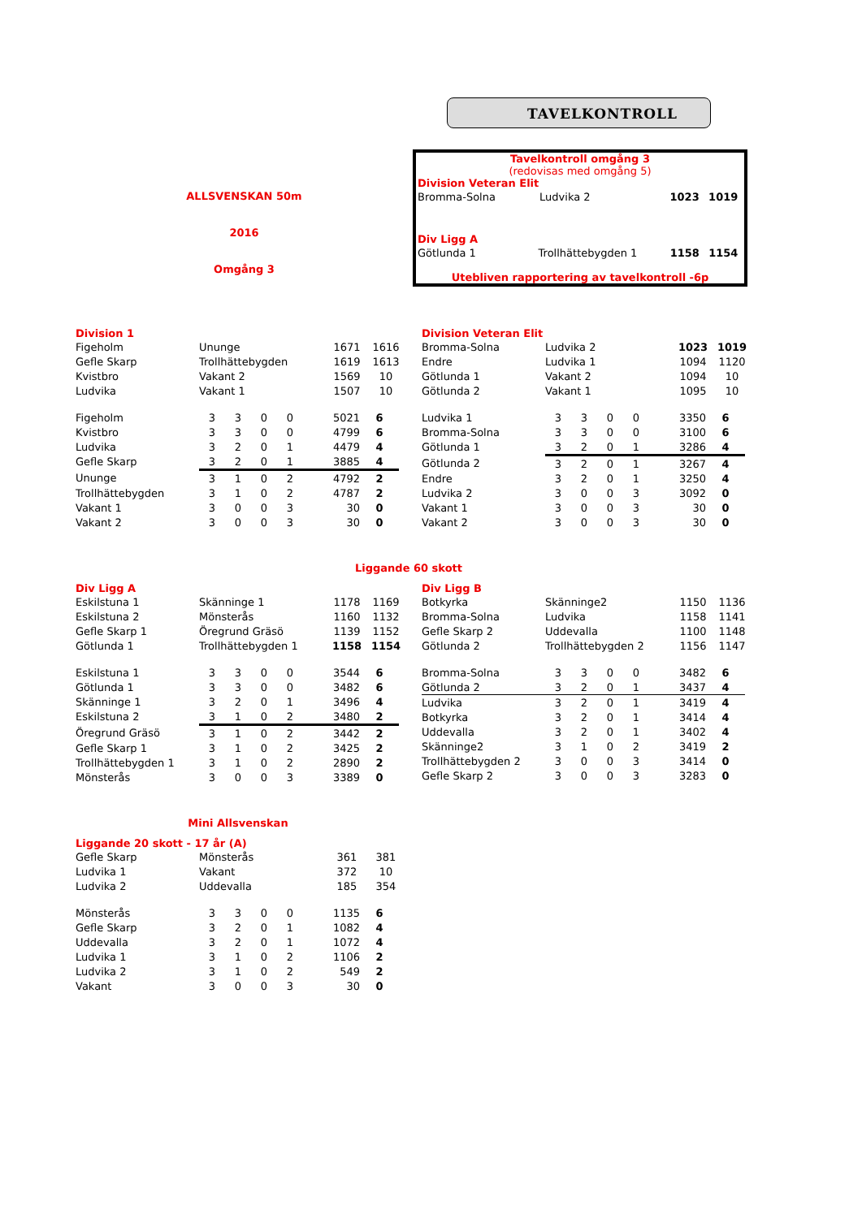TAVELKONTROLL
ALLSVENSKAN 50m
2016
Omgång 3
Tavelkontroll omgång 3
(redovisas med omgång 5)
Division Veteran Elit
| Bromma-Solna | Ludvika 2 | 1023 | 1019 |
Div Ligg A
| Götlunda 1 | Trollhättebygden 1 | 1158 | 1154 |
Utebliven rapportering av tavelkontroll -6p
Division 1
| Figeholm | Ununge | 1671 | 1616 |
| Gefle Skarp | Trollhättebygden | 1619 | 1613 |
| Kvistbro | Vakant 2 | 1569 | 10 |
| Ludvika | Vakant 1 | 1507 | 10 |
| Figeholm | 3 | 3 | 0 | 0 | 5021 | 6 |
| Kvistbro | 3 | 3 | 0 | 0 | 4799 | 6 |
| Ludvika | 3 | 2 | 0 | 1 | 4479 | 4 |
| Gefle Skarp | 3 | 2 | 0 | 1 | 3885 | 4 |
| Ununge | 3 | 1 | 0 | 2 | 4792 | 2 |
| Trollhättebygden | 3 | 1 | 0 | 2 | 4787 | 2 |
| Vakant 1 | 3 | 0 | 0 | 3 | 30 | 0 |
| Vakant 2 | 3 | 0 | 0 | 3 | 30 | 0 |
Division Veteran Elit
| Bromma-Solna | Ludvika 2 | 1023 | 1019 |
| Endre | Ludvika 1 | 1094 | 1120 |
| Götlunda 1 | Vakant 2 | 1094 | 10 |
| Götlunda 2 | Vakant 1 | 1095 | 10 |
| Ludvika 1 | 3 | 3 | 0 | 0 | 3350 | 6 |
| Bromma-Solna | 3 | 3 | 0 | 0 | 3100 | 6 |
| Götlunda 1 | 3 | 2 | 0 | 1 | 3286 | 4 |
| Götlunda 2 | 3 | 2 | 0 | 1 | 3267 | 4 |
| Endre | 3 | 2 | 0 | 1 | 3250 | 4 |
| Ludvika 2 | 3 | 0 | 0 | 3 | 3092 | 0 |
| Vakant 1 | 3 | 0 | 0 | 3 | 30 | 0 |
| Vakant 2 | 3 | 0 | 0 | 3 | 30 | 0 |
Liggande 60 skott
Div Ligg A
| Eskilstuna 1 | Skänninge 1 | 1178 | 1169 |
| Eskilstuna 2 | Mönsterås | 1160 | 1132 |
| Gefle Skarp 1 | Öregrund Gräsö | 1139 | 1152 |
| Götlunda 1 | Trollhättebygden 1 | 1158 | 1154 |
| Eskilstuna 1 | 3 | 3 | 0 | 0 | 3544 | 6 |
| Götlunda 1 | 3 | 3 | 0 | 0 | 3482 | 6 |
| Skänninge 1 | 3 | 2 | 0 | 1 | 3496 | 4 |
| Eskilstuna 2 | 3 | 1 | 0 | 2 | 3480 | 2 |
| Öregrund Gräsö | 3 | 1 | 0 | 2 | 3442 | 2 |
| Gefle Skarp 1 | 3 | 1 | 0 | 2 | 3425 | 2 |
| Trollhättebygden 1 | 3 | 1 | 0 | 2 | 2890 | 2 |
| Mönsterås | 3 | 0 | 0 | 3 | 3389 | 0 |
Div Ligg B
| Botkyrka | Skänninge2 | 1150 | 1136 |
| Bromma-Solna | Ludvika | 1158 | 1141 |
| Gefle Skarp 2 | Uddevalla | 1100 | 1148 |
| Götlunda 2 | Trollhättebygden 2 | 1156 | 1147 |
| Bromma-Solna | 3 | 3 | 0 | 0 | 3482 | 6 |
| Götlunda 2 | 3 | 2 | 0 | 1 | 3437 | 4 |
| Ludvika | 3 | 2 | 0 | 1 | 3419 | 4 |
| Botkyrka | 3 | 2 | 0 | 1 | 3414 | 4 |
| Uddevalla | 3 | 2 | 0 | 1 | 3402 | 4 |
| Skänninge2 | 3 | 1 | 0 | 2 | 3419 | 2 |
| Trollhättebygden 2 | 3 | 0 | 0 | 3 | 3414 | 0 |
| Gefle Skarp 2 | 3 | 0 | 0 | 3 | 3283 | 0 |
Mini Allsvenskan
Liggande 20 skott - 17 år (A)
| Gefle Skarp | Mönsterås | 361 | 381 |
| Ludvika 1 | Vakant | 372 | 10 |
| Ludvika 2 | Uddevalla | 185 | 354 |
| Mönsterås | 3 | 3 | 0 | 0 | 1135 | 6 |
| Gefle Skarp | 3 | 2 | 0 | 1 | 1082 | 4 |
| Uddevalla | 3 | 2 | 0 | 1 | 1072 | 4 |
| Ludvika 1 | 3 | 1 | 0 | 2 | 1106 | 2 |
| Ludvika 2 | 3 | 1 | 0 | 2 | 549 | 2 |
| Vakant | 3 | 0 | 0 | 3 | 30 | 0 |